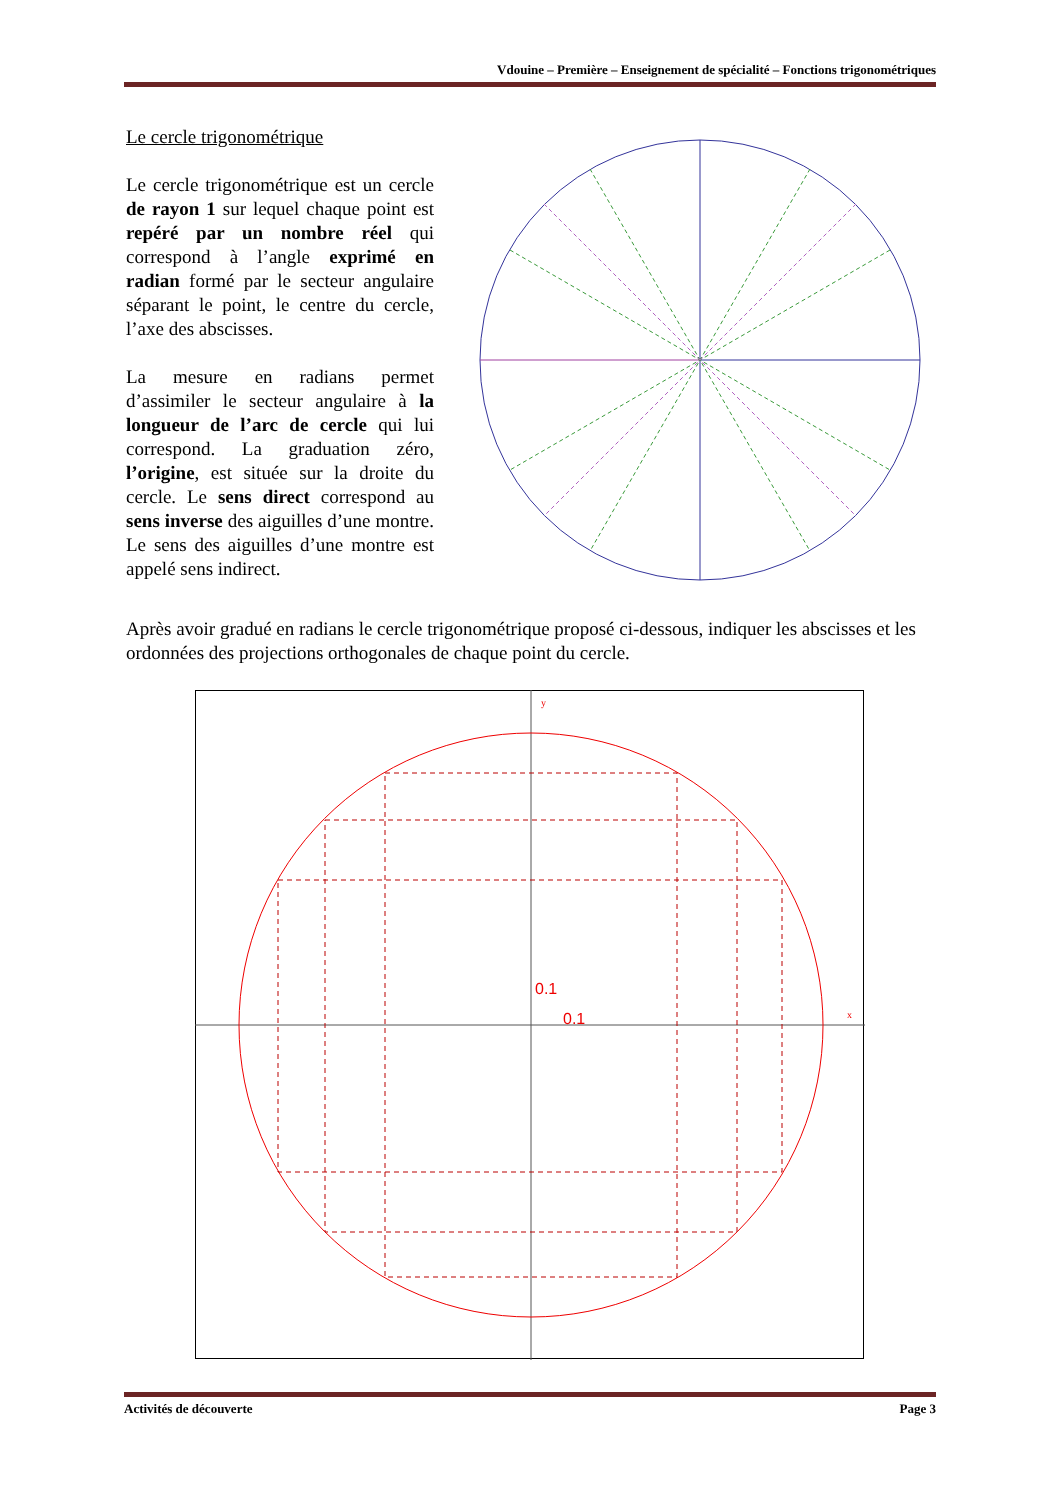Vdouine – Première – Enseignement de spécialité – Fonctions trigonométriques
Le cercle trigonométrique
Le cercle trigonométrique est un cercle de rayon 1 sur lequel chaque point est repéré par un nombre réel qui correspond à l’angle exprimé en radian formé par le secteur angulaire séparant le point, le centre du cercle, l’axe des abscisses.
La mesure en radians permet d’assimiler le secteur angulaire à la longueur de l’arc de cercle qui lui correspond. La graduation zéro, l’origine, est située sur la droite du cercle. Le sens direct correspond au sens inverse des aiguilles d’une montre. Le sens des aiguilles d’une montre est appelé sens indirect.
Après avoir gradué en radians le cercle trigonométrique proposé ci-dessous, indiquer les abscisses et les ordonnées des projections orthogonales de chaque point du cercle.
0.1
0.1
y
x
Activités de découverte Page 3